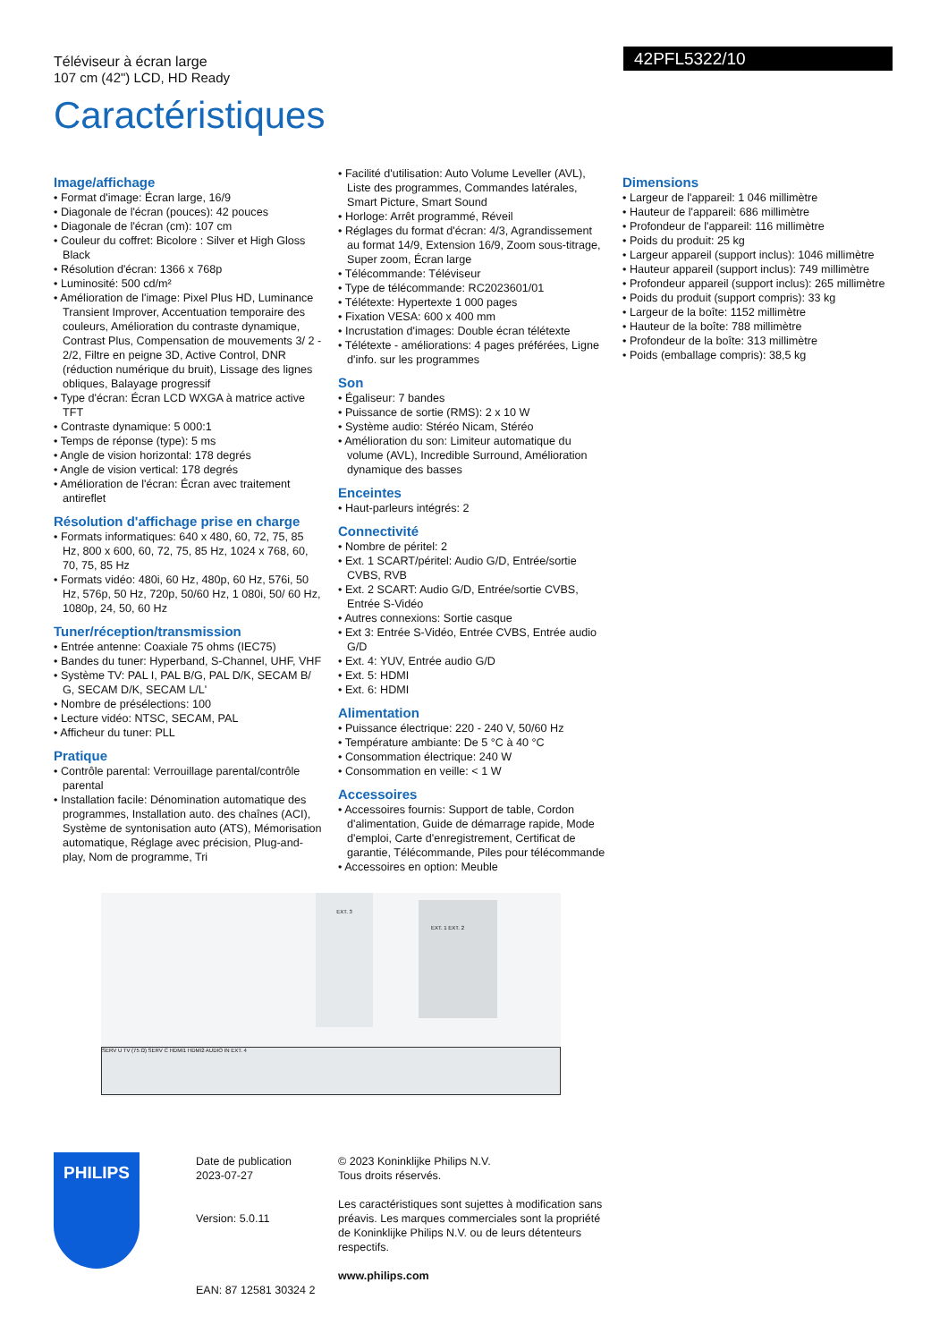Téléviseur à écran large
107 cm (42") LCD, HD Ready
42PFL5322/10
Caractéristiques
Image/affichage
• Format d'image: Écran large, 16/9
• Diagonale de l'écran (pouces): 42 pouces
• Diagonale de l'écran (cm): 107 cm
• Couleur du coffret: Bicolore : Silver et High Gloss Black
• Résolution d'écran: 1366 x 768p
• Luminosité: 500 cd/m²
• Amélioration de l'image: Pixel Plus HD, Luminance Transient Improver, Accentuation temporaire des couleurs, Amélioration du contraste dynamique, Contrast Plus, Compensation de mouvements 3/ 2 - 2/2, Filtre en peigne 3D, Active Control, DNR (réduction numérique du bruit), Lissage des lignes obliques, Balayage progressif
• Type d'écran: Écran LCD WXGA à matrice active TFT
• Contraste dynamique: 5 000:1
• Temps de réponse (type): 5 ms
• Angle de vision horizontal: 178 degrés
• Angle de vision vertical: 178 degrés
• Amélioration de l'écran: Écran avec traitement antireflet
Résolution d'affichage prise en charge
• Formats informatiques: 640 x 480, 60, 72, 75, 85 Hz, 800 x 600, 60, 72, 75, 85 Hz, 1024 x 768, 60, 70, 75, 85 Hz
• Formats vidéo: 480i, 60 Hz, 480p, 60 Hz, 576i, 50 Hz, 576p, 50 Hz, 720p, 50/60 Hz, 1 080i, 50/ 60 Hz, 1080p, 24, 50, 60 Hz
Tuner/réception/transmission
• Entrée antenne: Coaxiale 75 ohms (IEC75)
• Bandes du tuner: Hyperband, S-Channel, UHF, VHF
• Système TV: PAL I, PAL B/G, PAL D/K, SECAM B/ G, SECAM D/K, SECAM L/L'
• Nombre de présélections: 100
• Lecture vidéo: NTSC, SECAM, PAL
• Afficheur du tuner: PLL
Pratique
• Contrôle parental: Verrouillage parental/contrôle parental
• Installation facile: Dénomination automatique des programmes, Installation auto. des chaînes (ACI), Système de syntonisation auto (ATS), Mémorisation automatique, Réglage avec précision, Plug-and-play, Nom de programme, Tri
• Facilité d'utilisation: Auto Volume Leveller (AVL), Liste des programmes, Commandes latérales, Smart Picture, Smart Sound
• Horloge: Arrêt programmé, Réveil
• Réglages du format d'écran: 4/3, Agrandissement au format 14/9, Extension 16/9, Zoom sous-titrage, Super zoom, Écran large
• Télécommande: Téléviseur
• Type de télécommande: RC2023601/01
• Télétexte: Hypertexte 1 000 pages
• Fixation VESA: 600 x 400 mm
• Incrustation d'images: Double écran télétexte
• Télétexte - améliorations: 4 pages préférées, Ligne d'info. sur les programmes
Son
• Égaliseur: 7 bandes
• Puissance de sortie (RMS): 2 x 10 W
• Système audio: Stéréo Nicam, Stéréo
• Amélioration du son: Limiteur automatique du volume (AVL), Incredible Surround, Amélioration dynamique des basses
Enceintes
• Haut-parleurs intégrés: 2
Connectivité
• Nombre de péritel: 2
• Ext. 1 SCART/péritel: Audio G/D, Entrée/sortie CVBS, RVB
• Ext. 2 SCART: Audio G/D, Entrée/sortie CVBS, Entrée S-Vidéo
• Autres connexions: Sortie casque
• Ext 3: Entrée S-Vidéo, Entrée CVBS, Entrée audio G/D
• Ext. 4: YUV, Entrée audio G/D
• Ext. 5: HDMI
• Ext. 6: HDMI
Alimentation
• Puissance électrique: 220 - 240 V, 50/60 Hz
• Température ambiante: De 5 °C à 40 °C
• Consommation électrique: 240 W
• Consommation en veille: < 1 W
Accessoires
• Accessoires fournis: Support de table, Cordon d'alimentation, Guide de démarrage rapide, Mode d'emploi, Carte d'enregistrement, Certificat de garantie, Télécommande, Piles pour télécommande
• Accessoires en option: Meuble
Dimensions
• Largeur de l'appareil: 1 046 millimètre
• Hauteur de l'appareil: 686 millimètre
• Profondeur de l'appareil: 116 millimètre
• Poids du produit: 25 kg
• Largeur appareil (support inclus): 1046 millimètre
• Hauteur appareil (support inclus): 749 millimètre
• Profondeur appareil (support inclus): 265 millimètre
• Poids du produit (support compris): 33 kg
• Largeur de la boîte: 1152 millimètre
• Hauteur de la boîte: 788 millimètre
• Profondeur de la boîte: 313 millimètre
• Poids (emballage compris): 38,5 kg
EXT. 3
EXT. 1 EXT. 2
SERV U TV (75 Ω) SERV C HDMI1 HDMI2 AUDIO IN EXT. 4
PHILIPS
Date de publication
2023-07-27
Version: 5.0.11
EAN: 87 12581 30324 2
© 2023 Koninklijke Philips N.V.
Tous droits réservés.
Les caractéristiques sont sujettes à modification sans préavis. Les marques commerciales sont la propriété de Koninklijke Philips N.V. ou de leurs détenteurs respectifs.
www.philips.com